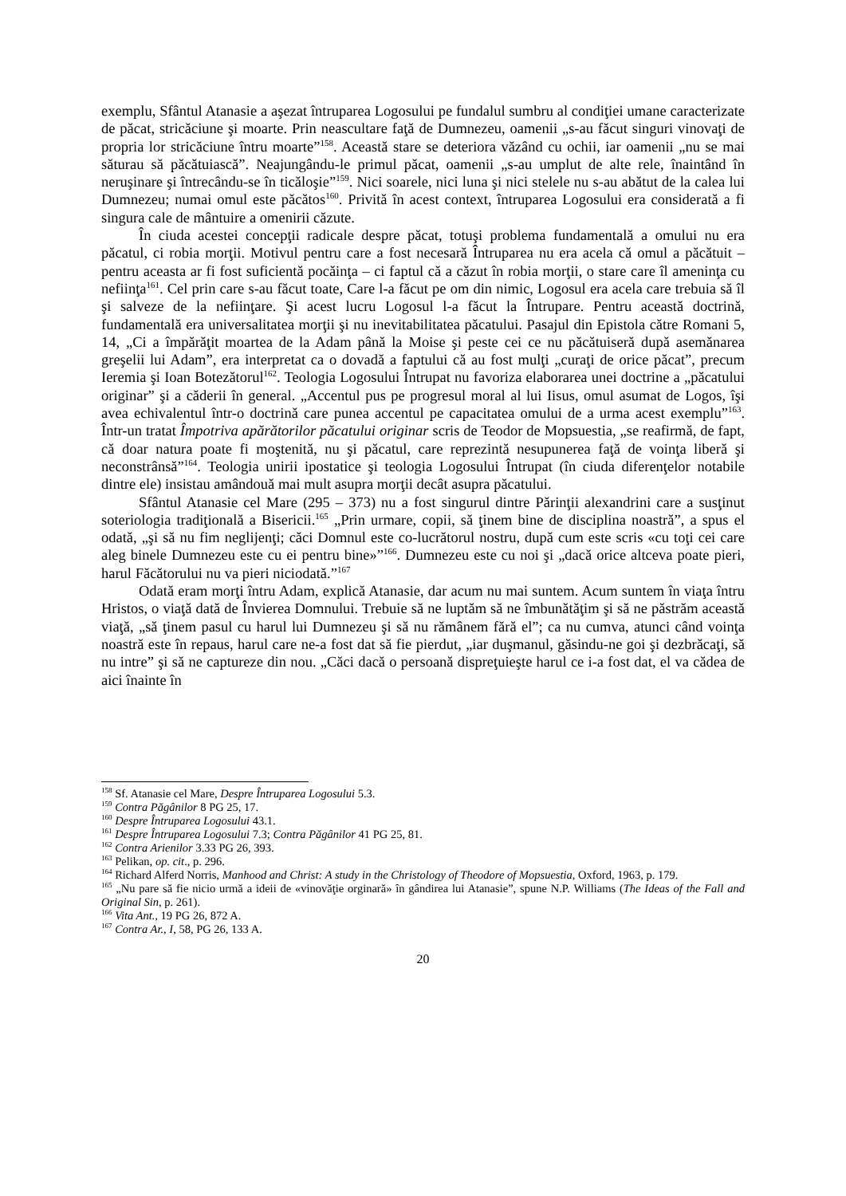exemplu, Sfântul Atanasie a aşezat întruparea Logosului pe fundalul sumbru al condiţiei umane caracterizate de păcat, stricăciune şi moarte. Prin neascultare faţă de Dumnezeu, oamenii „s-au făcut singuri vinovaţi de propria lor stricăciune întru moarte”<sup>158</sup>. Această stare se deteriora văzând cu ochii, iar oamenii „nu se mai săturau să păcătuiască”. Neajungându-le primul păcat, oamenii „s-au umplut de alte rele, înaintând în neruşinare şi întrecându-se în ticăloşie”<sup>159</sup>. Nici soarele, nici luna şi nici stelele nu s-au abătut de la calea lui Dumnezeu; numai omul este păcătos<sup>160</sup>. Privită în acest context, întruparea Logosului era considerată a fi singura cale de mântuire a omenirii căzute.
În ciuda acestei concepţii radicale despre păcat, totuşi problema fundamentală a omului nu era păcatul, ci robia morţii. Motivul pentru care a fost necesară Întruparea nu era acela că omul a păcătuit – pentru aceasta ar fi fost suficientă pocăinţa – ci faptul că a căzut în robia morţii, o stare care îl ameninţa cu nefiinţa<sup>161</sup>. Cel prin care s-au făcut toate, Care l-a făcut pe om din nimic, Logosul era acela care trebuia să îl şi salveze de la nefiinţare. Şi acest lucru Logosul l-a făcut la Întrupare. Pentru această doctrină, fundamentală era universalitatea morţii şi nu inevitabilitatea păcatului. Pasajul din Epistola către Romani 5, 14, „Ci a împărăţit moartea de la Adam până la Moise şi peste cei ce nu păcătuiseră după asemănarea greşelii lui Adam”, era interpretat ca o dovadă a faptului că au fost mulţi „curaţi de orice păcat”, precum Ieremia şi Ioan Botezătorul<sup>162</sup>. Teologia Logosului Întrupat nu favoriza elaborarea unei doctrine a „păcatului originar” şi a căderii în general. „Accentul pus pe progresul moral al lui Iisus, omul asumat de Logos, îşi avea echivalentul într-o doctrină care punea accentul pe capacitatea omului de a urma acest exemplu”<sup>163</sup>. Într-un tratat Împotriva apărătorilor păcatului originar scris de Teodor de Mopsuestia, „se reafirmă, de fapt, că doar natura poate fi moştenită, nu şi păcatul, care reprezintă nesupunerea faţă de voinţa liberă şi neconstrânsă”<sup>164</sup>. Teologia unirii ipostatice şi teologia Logosului Întrupat (în ciuda diferenţelor notabile dintre ele) insistau amândouă mai mult asupra morţii decât asupra păcatului.
Sfântul Atanasie cel Mare (295 – 373) nu a fost singurul dintre Părinţii alexandrini care a susţinut soteriologia tradiţională a Bisericii.<sup>165</sup> „Prin urmare, copii, să ţinem bine de disciplina noastră”, a spus el odată, „şi să nu fim neglijenţi; căci Domnul este co-lucrătorul nostru, după cum este scris «cu toţi cei care aleg binele Dumnezeu este cu ei pentru bine»”<sup>166</sup>. Dumnezeu este cu noi şi „dacă orice altceva poate pieri, harul Făcătorului nu va pieri niciodată.”<sup>167</sup>
Odată eram morţi întru Adam, explică Atanasie, dar acum nu mai suntem. Acum suntem în viaţa întru Hristos, o viaţă dată de Învierea Domnului. Trebuie să ne luptăm să ne îmbunătăţim şi să ne păstrăm această viaţă, „să ţinem pasul cu harul lui Dumnezeu şi să nu rămânem fără el”; ca nu cumva, atunci când voinţa noastră este în repaus, harul care ne-a fost dat să fie pierdut, „iar duşmanul, găsindu-ne goi şi dezbrăcaţi, să nu intre” şi să ne captureze din nou. „Căci dacă o persoană dispreţuieşte harul ce i-a fost dat, el va cădea de aici înainte în
<sup>158</sup> Sf. Atanasie cel Mare, Despre Întruparea Logosului 5.3.
<sup>159</sup> Contra Păgânilor 8 PG 25, 17.
<sup>160</sup> Despre Întruparea Logosului 43.1.
<sup>161</sup> Despre Întruparea Logosului 7.3; Contra Păgânilor 41 PG 25, 81.
<sup>162</sup> Contra Arienilor 3.33 PG 26, 393.
<sup>163</sup> Pelikan, op. cit., p. 296.
<sup>164</sup> Richard Alferd Norris, Manhood and Christ: A study in the Christology of Theodore of Mopsuestia, Oxford, 1963, p. 179.
<sup>165</sup> „Nu pare să fie nicio urmă a ideii de «vinovăţie orginară» în gândirea lui Atanasie”, spune N.P. Williams (The Ideas of the Fall and Original Sin, p. 261).
<sup>166</sup> Vita Ant., 19 PG 26, 872 A.
<sup>167</sup> Contra Ar., I, 58, PG 26, 133 A.
20